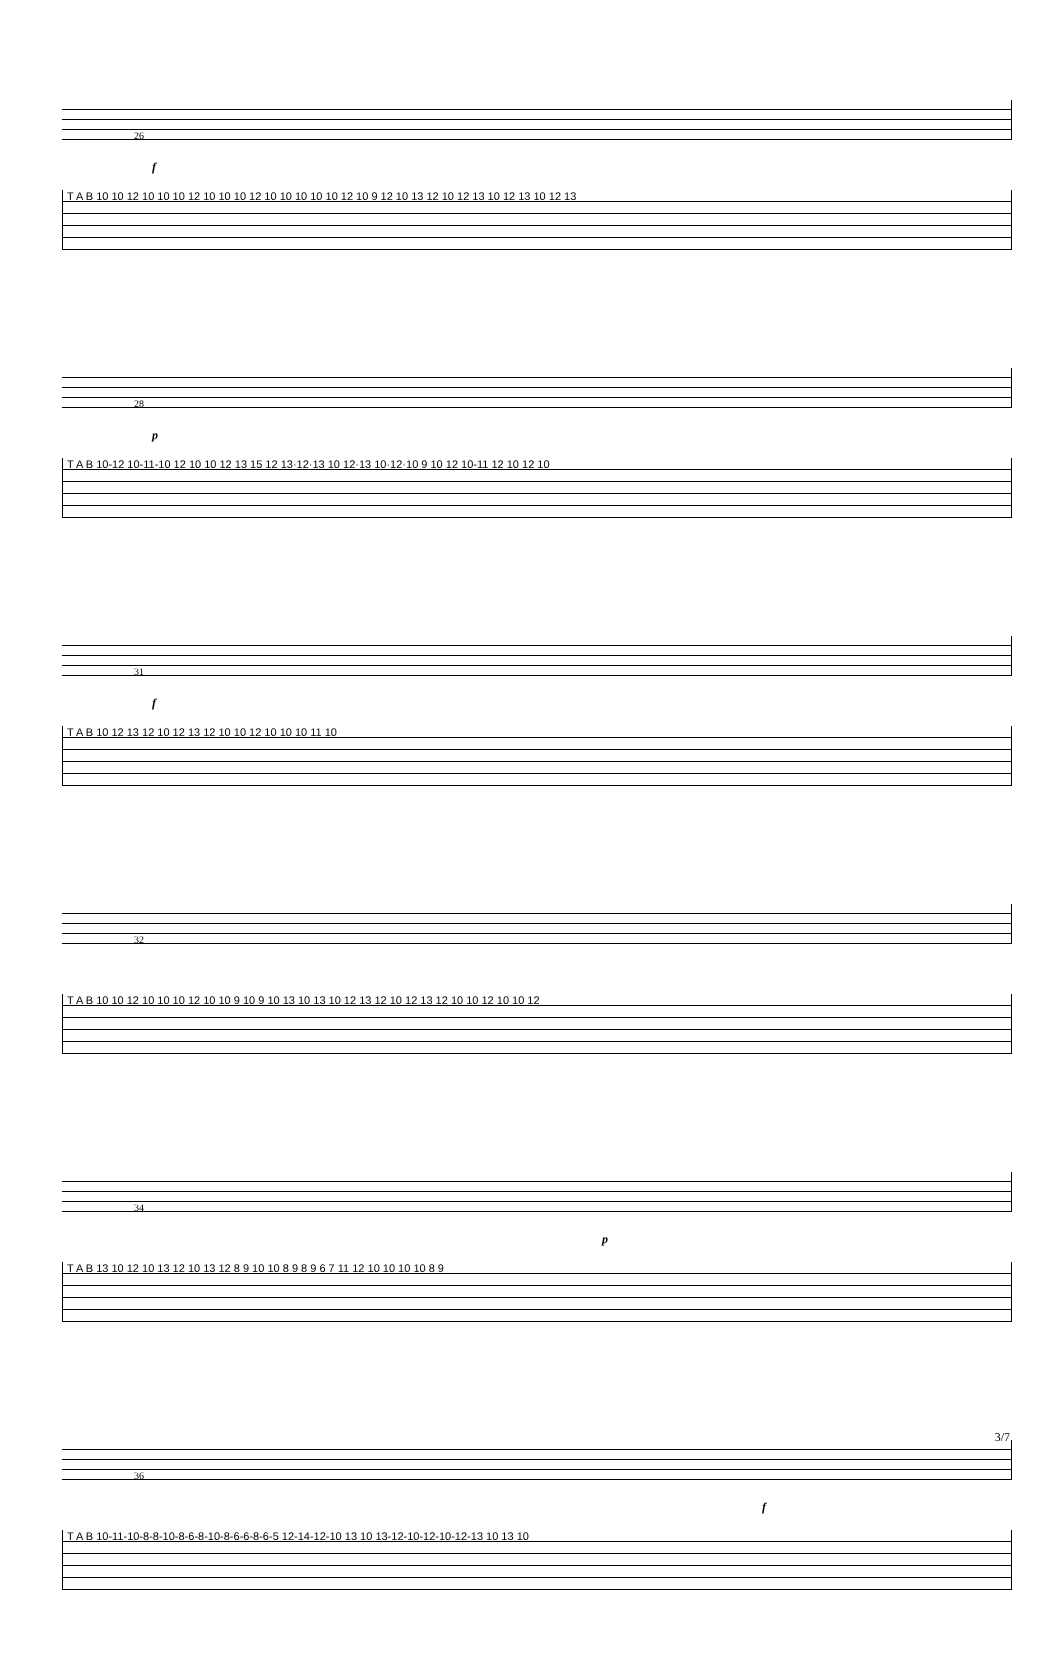26
f
T A B 10 10 12 10 10 10 12 10 10 10 12 10 10 10 10 10 12 10 9 12 10 13 12 10 12 13 10 12 13 10 12 13
28
p
T A B 10-12 10-11-10 12 10 10 12 13 15 12 13·12·13 10 12·13 10·12·10 9 10 12 10-11 12 10 12 10
31
f
T A B 10 12 13 12 10 12 13 12 10 10 12 10 10 10 11 10
32
T A B 10 10 12 10 10 10 12 10 10 9 10 9 10 13 10 13 10 12 13 12 10 12 13 12 10 10 12 10 10 12
34
p
T A B 13 10 12 10 13 12 10 13 12 8 9 10 10 8 9 8 9 6 7 11 12 10 10 10 10 8 9
36
f
T A B 10-11-10-8-8-10-8-6-8-10-8-6-6-8-6-5 12-14-12-10 13 10 13-12-10-12-10-12-13 10 13 10
3/7